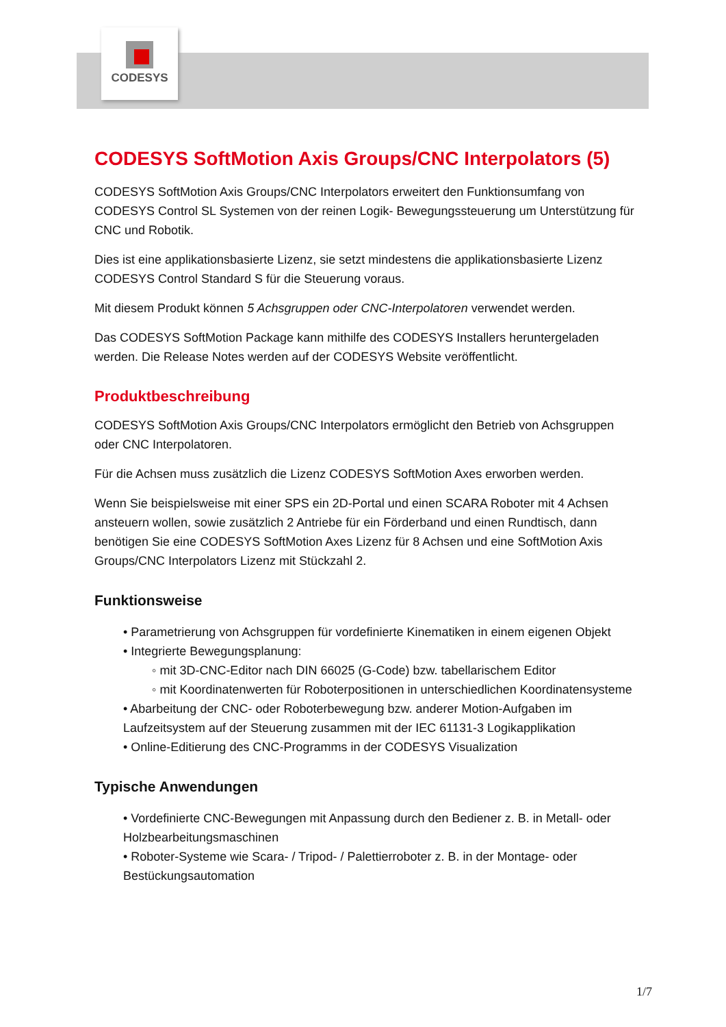CODESYS
CODESYS SoftMotion Axis Groups/CNC Interpolators (5)
CODESYS SoftMotion Axis Groups/CNC Interpolators erweitert den Funktionsumfang von CODESYS Control SL Systemen von der reinen Logik- Bewegungssteuerung um Unterstützung für CNC und Robotik.
Dies ist eine applikationsbasierte Lizenz, sie setzt mindestens die applikationsbasierte Lizenz CODESYS Control Standard S für die Steuerung voraus.
Mit diesem Produkt können 5 Achsgruppen oder CNC-Interpolatoren verwendet werden.
Das CODESYS SoftMotion Package kann mithilfe des CODESYS Installers heruntergeladen werden. Die Release Notes werden auf der CODESYS Website veröffentlicht.
Produktbeschreibung
CODESYS SoftMotion Axis Groups/CNC Interpolators ermöglicht den Betrieb von Achsgruppen oder CNC Interpolatoren.
Für die Achsen muss zusätzlich die Lizenz CODESYS SoftMotion Axes erworben werden.
Wenn Sie beispielsweise mit einer SPS ein 2D-Portal und einen SCARA Roboter mit 4 Achsen ansteuern wollen, sowie zusätzlich 2 Antriebe für ein Förderband und einen Rundtisch, dann benötigen Sie eine CODESYS SoftMotion Axes Lizenz für 8 Achsen und eine SoftMotion Axis Groups/CNC Interpolators Lizenz mit Stückzahl 2.
Funktionsweise
• Parametrierung von Achsgruppen für vordefinierte Kinematiken in einem eigenen Objekt
• Integrierte Bewegungsplanung:
◦ mit 3D-CNC-Editor nach DIN 66025 (G-Code) bzw. tabellarischem Editor
◦ mit Koordinatenwerten für Roboterpositionen in unterschiedlichen Koordinatensysteme
• Abarbeitung der CNC- oder Roboterbewegung bzw. anderer Motion-Aufgaben im Laufzeitsystem auf der Steuerung zusammen mit der IEC 61131-3 Logikapplikation
• Online-Editierung des CNC-Programms in der CODESYS Visualization
Typische Anwendungen
• Vordefinierte CNC-Bewegungen mit Anpassung durch den Bediener z. B. in Metall- oder Holzbearbeitungsmaschinen
• Roboter-Systeme wie Scara- / Tripod- / Palettierroboter z. B. in der Montage- oder Bestückungsautomation
1/7